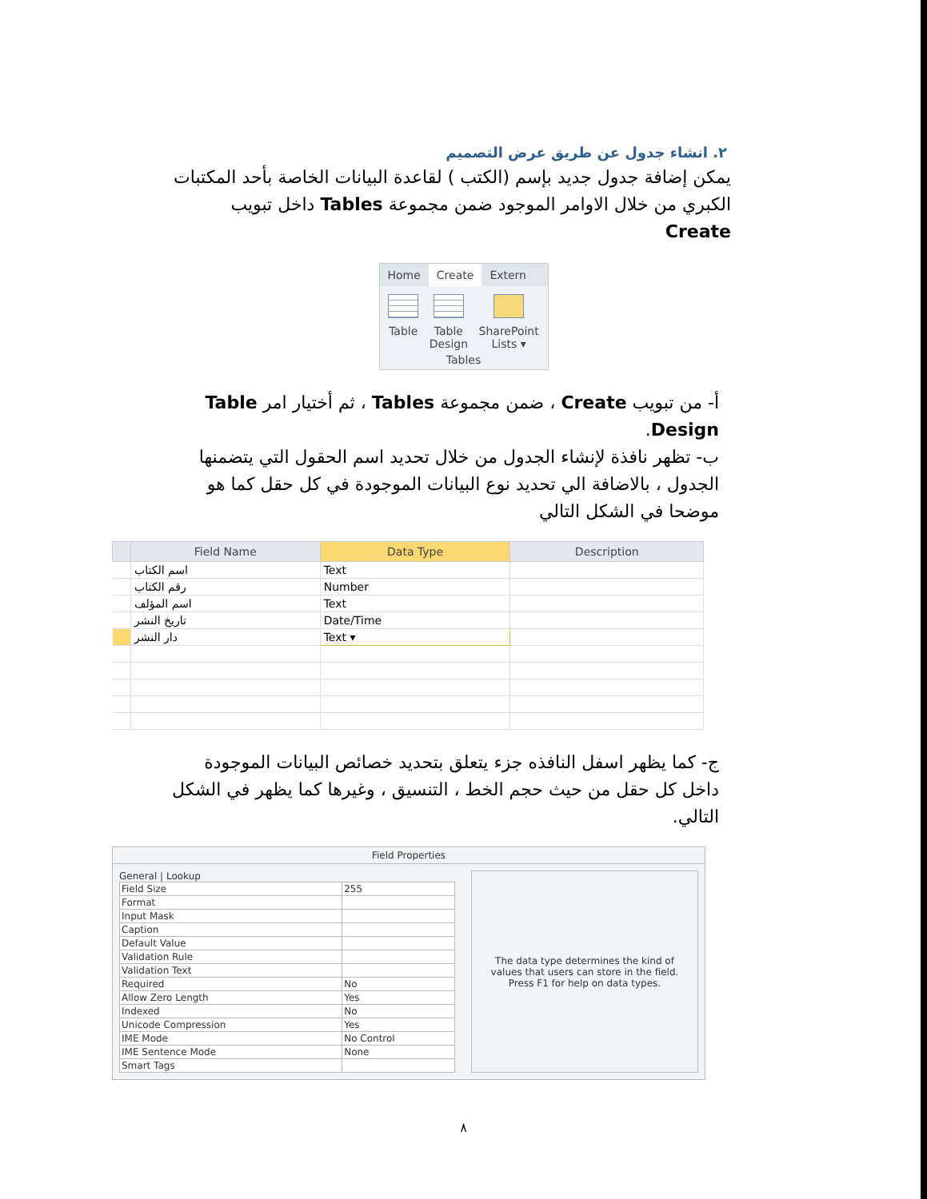٢. انشاء جدول عن طريق عرض التصميم
يمكن إضافة جدول جديد بإسم (الكتب ) لقاعدة البيانات الخاصة بأحد المكتبات الكبري من خلال الاوامر الموجود ضمن مجموعة Tables داخل تبويب Create
Home Create Extern
Table Table
Design
SharePoint
Lists ▾
Tables
أ- من تبويب Create ، ضمن مجموعة Tables ، ثم أختيار امر Table Design.
ب- تظهر نافذة لإنشاء الجدول من خلال تحديد اسم الحقول التي يتضمنها الجدول ، بالاضافة الي تحديد نوع البيانات الموجودة في كل حقل كما هو موضحا في الشكل التالي
| | Field Name | Data Type | Description |
| --- | --- | --- | --- |
| | اسم الكتاب | Text | |
| | رقم الكتاب | Number | |
| | اسم المؤلف | Text | |
| | تاريخ النشر | Date/Time | |
| | دار النشر | Text ▾ | |
ج- كما يظهر اسفل النافذه جزء يتعلق بتحديد خصائص البيانات الموجودة داخل كل حقل من حيث حجم الخط ، التنسيق ، وغيرها كما يظهر في الشكل التالي.
Field Properties
General | Lookup
| Field Size | 255 |
| Format | |
| Input Mask | |
| Caption | |
| Default Value | |
| Validation Rule | |
| Validation Text | |
| Required | No |
| Allow Zero Length | Yes |
| Indexed | No |
| Unicode Compression | Yes |
| IME Mode | No Control |
| IME Sentence Mode | None |
| Smart Tags | |
The data type determines the kind of values that users can store in the field. Press F1 for help on data types.
٨